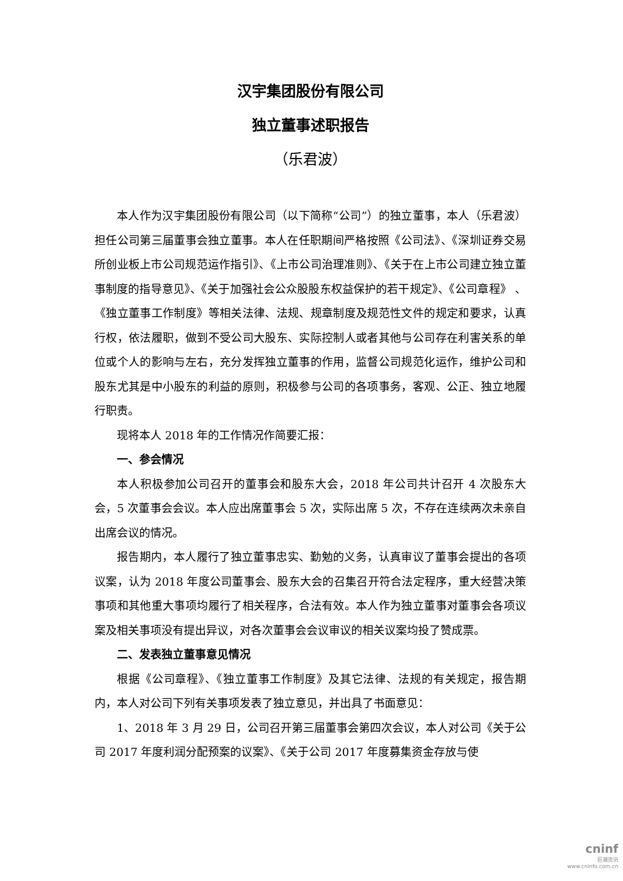汉宇集团股份有限公司
独立董事述职报告
（乐君波）
本人作为汉宇集团股份有限公司（以下简称“公司”）的独立董事，本人（乐君波）担任公司第三届董事会独立董事。本人在任职期间严格按照《公司法》、《深圳证券交易所创业板上市公司规范运作指引》、《上市公司治理准则》、《关于在上市公司建立独立董事制度的指导意见》、《关于加强社会公众股股东权益保护的若干规定》、《公司章程》 、《独立董事工作制度》等相关法律、法规、规章制度及规范性文件的规定和要求，认真行权，依法履职，做到不受公司大股东、实际控制人或者其他与公司存在利害关系的单位或个人的影响与左右，充分发挥独立董事的作用，监督公司规范化运作，维护公司和股东尤其是中小股东的利益的原则，积极参与公司的各项事务，客观、公正、独立地履行职责。
现将本人 2018 年的工作情况作简要汇报：
一、参会情况
本人积极参加公司召开的董事会和股东大会，2018 年公司共计召开 4 次股东大会，5 次董事会会议。本人应出席董事会 5 次，实际出席 5 次，不存在连续两次未亲自出席会议的情况。
报告期内，本人履行了独立董事忠实、勤勉的义务，认真审议了董事会提出的各项议案，认为 2018 年度公司董事会、股东大会的召集召开符合法定程序，重大经营决策事项和其他重大事项均履行了相关程序，合法有效。本人作为独立董事对董事会各项议案及相关事项没有提出异议，对各次董事会会议审议的相关议案均投了赞成票。
二、发表独立董事意见情况
根据《公司章程》、《独立董事工作制度》及其它法律、法规的有关规定，报告期内，本人对公司下列有关事项发表了独立意见，并出具了书面意见：
1、2018 年 3 月 29 日，公司召开第三届董事会第四次会议，本人对公司《关于公司 2017 年度利润分配预案的议案》、《关于公司 2017 年度募集资金存放与使
cninf
巨潮资讯
www.cninfo.com.cn